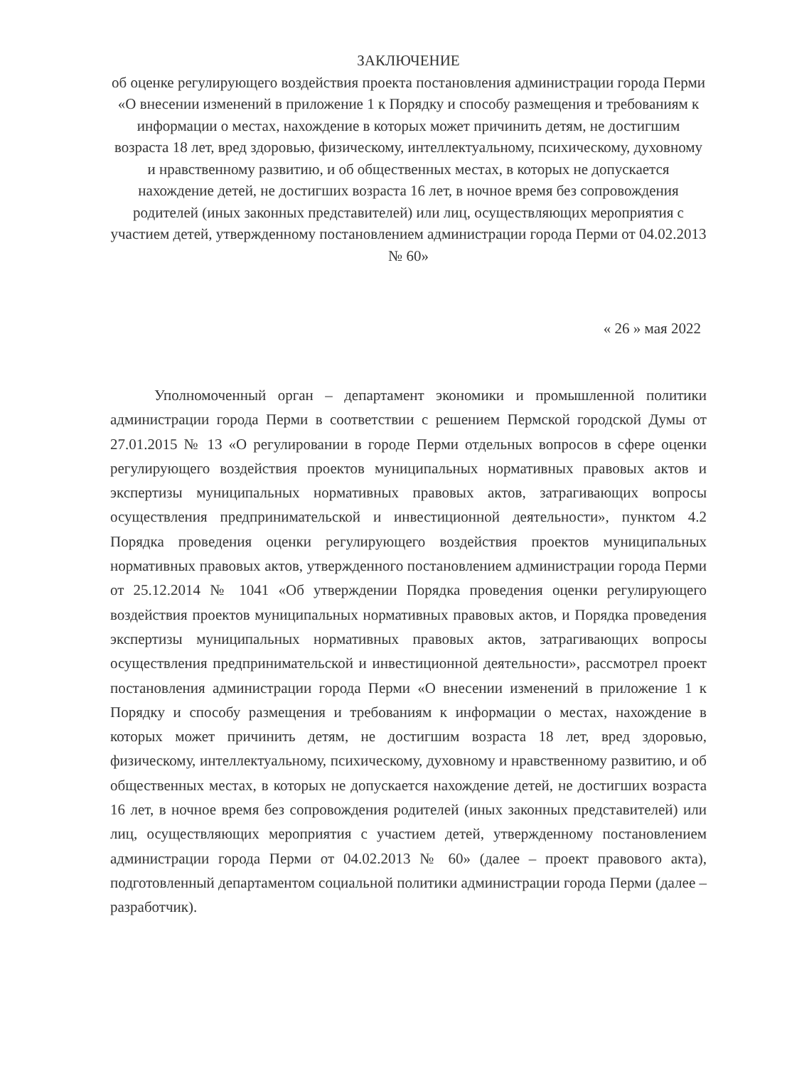ЗАКЛЮЧЕНИЕ
об оценке регулирующего воздействия проекта постановления администрации города Перми «О внесении изменений в приложение 1 к Порядку и способу размещения и требованиям к информации о местах, нахождение в которых может причинить детям, не достигшим возраста 18 лет, вред здоровью, физическому, интеллектуальному, психическому, духовному и нравственному развитию, и об общественных местах, в которых не допускается нахождение детей, не достигших возраста 16 лет, в ночное время без сопровождения родителей (иных законных представителей) или лиц, осуществляющих мероприятия с участием детей, утвержденному постановлением администрации города Перми от 04.02.2013 № 60»
« 26 » мая 2022
Уполномоченный орган – департамент экономики и промышленной политики администрации города Перми в соответствии с решением Пермской городской Думы от 27.01.2015 № 13 «О регулировании в городе Перми отдельных вопросов в сфере оценки регулирующего воздействия проектов муниципальных нормативных правовых актов и экспертизы муниципальных нормативных правовых актов, затрагивающих вопросы осуществления предпринимательской и инвестиционной деятельности», пунктом 4.2 Порядка проведения оценки регулирующего воздействия проектов муниципальных нормативных правовых актов, утвержденного постановлением администрации города Перми от 25.12.2014 № 1041 «Об утверждении Порядка проведения оценки регулирующего воздействия проектов муниципальных нормативных правовых актов, и Порядка проведения экспертизы муниципальных нормативных правовых актов, затрагивающих вопросы осуществления предпринимательской и инвестиционной деятельности», рассмотрел проект постановления администрации города Перми «О внесении изменений в приложение 1 к Порядку и способу размещения и требованиям к информации о местах, нахождение в которых может причинить детям, не достигшим возраста 18 лет, вред здоровью, физическому, интеллектуальному, психическому, духовному и нравственному развитию, и об общественных местах, в которых не допускается нахождение детей, не достигших возраста 16 лет, в ночное время без сопровождения родителей (иных законных представителей) или лиц, осуществляющих мероприятия с участием детей, утвержденному постановлением администрации города Перми от 04.02.2013 № 60» (далее – проект правового акта), подготовленный департаментом социальной политики администрации города Перми (далее – разработчик).